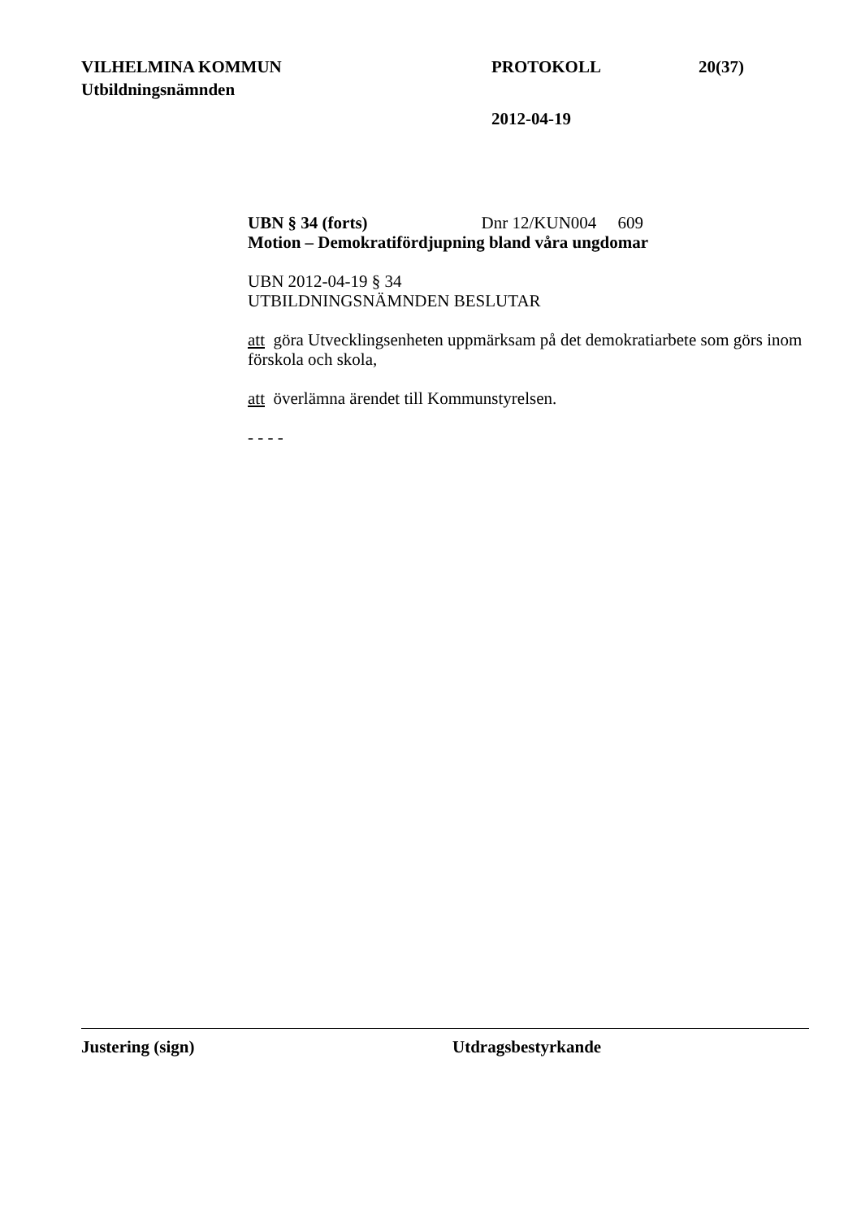VILHELMINA KOMMUN PROTOKOLL 20(37)
Utbildningsnämnden
2012-04-19
UBN § 34 (forts) Dnr 12/KUN004 609
Motion – Demokratifördjupning bland våra ungdomar
UBN 2012-04-19 § 34
UTBILDNINGSNÄMNDEN BESLUTAR
att göra Utvecklingsenheten uppmärksam på det demokratiarbete som görs inom förskola och skola,
att överlämna ärendet till Kommunstyrelsen.
- - - -
Justering (sign) Utdragsbestyrkande